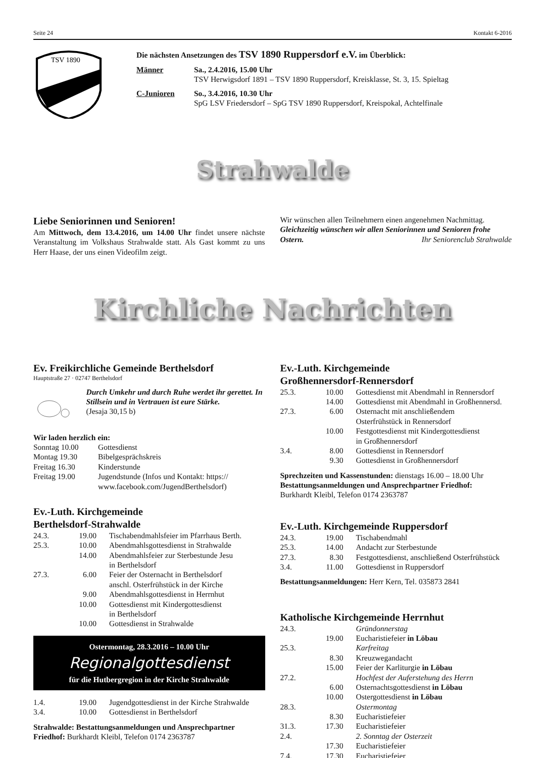Seite 24 Kontakt 6-2016
TSV 1890
Die nächsten Ansetzungen des TSV 1890 Ruppersdorf e.V. im Überblick:
| Männer | Sa., 2.4.2016, 15.00 Uhr TSV Herwigsdorf 1891 – TSV 1890 Ruppersdorf, Kreisklasse, St. 3, 15. Spieltag |
| C-Junioren | So., 3.4.2016, 10.30 Uhr SpG LSV Friedersdorf – SpG TSV 1890 Ruppersdorf, Kreispokal, Achtelfinale |
Strahwalde
Liebe Seniorinnen und Senioren!
Am Mittwoch, dem 13.4.2016, um 14.00 Uhr findet unsere nächste Veranstaltung im Volkshaus Strahwalde statt. Als Gast kommt zu uns Herr Haase, der uns einen Videofilm zeigt.
Wir wünschen allen Teilnehmern einen angenehmen Nachmittag.
Gleichzeitig wünschen wir allen Seniorinnen und Senioren frohe Ostern. Ihr Seniorenclub Strahwalde
Kirchliche Nachrichten
Ev. Freikirchliche Gemeinde Berthelsdorf
Hauptstraße 27 · 02747 Berthelsdorf
Durch Umkehr und durch Ruhe werdet ihr gerettet. In Stillsein und in Vertrauen ist eure Stärke.
(Jesaja 30,15 b)
Wir laden herzlich ein:
| Sonntag 10.00 | Gottesdienst |
| Montag 19.30 | Bibelgesprächskreis |
| Freitag 16.30 | Kinderstunde |
| Freitag 19.00 | Jugendstunde (Infos und Kontakt: https:// www.facebook.com/JugendBerthelsdorf) |
Ev.-Luth. Kirchgemeinde
Berthelsdorf-Strahwalde
| 24.3. | 19.00 | Tischabendmahlsfeier im Pfarrhaus Berth. |
| 25.3. | 10.00 | Abendmahlsgottesdienst in Strahwalde |
| | 14.00 | Abendmahlsfeier zur Sterbestunde Jesu in Berthelsdorf |
| 27.3. | 6.00 | Feier der Osternacht in Berthelsdorf anschl. Osterfrühstück in der Kirche |
| | 9.00 | Abendmahlsgottesdienst in Herrnhut |
| | 10.00 | Gottesdienst mit Kindergottesdienst in Berthelsdorf |
| | 10.00 | Gottesdienst in Strahwalde |
Ostermontag, 28.3.2016 – 10.00 Uhr
Regionalgottesdienst
für die Hutbergregion in der Kirche Strahwalde
| 1.4. | 19.00 | Jugendgottesdienst in der Kirche Strahwalde |
| 3.4. | 10.00 | Gottesdienst in Berthelsdorf |
Strahwalde: Bestattungsanmeldungen und Ansprechpartner Friedhof: Burkhardt Kleibl, Telefon 0174 2363787
Ev.-Luth. Kirchgemeinde
Großhennersdorf-Rennersdorf
| 25.3. | 10.00 | Gottesdienst mit Abendmahl in Rennersdorf |
| | 14.00 | Gottesdienst mit Abendmahl in Großhennersd. |
| 27.3. | 6.00 | Osternacht mit anschließendem Osterfrühstück in Rennersdorf |
| | 10.00 | Festgottesdienst mit Kindergottesdienst in Großhennersdorf |
| 3.4. | 8.00 | Gottesdienst in Rennersdorf |
| | 9.30 | Gottesdienst in Großhennersdorf |
Sprechzeiten und Kassenstunden: dienstags 16.00 – 18.00 Uhr
Bestattungsanmeldungen und Ansprechpartner Friedhof:
Burkhardt Kleibl, Telefon 0174 2363787
Ev.-Luth. Kirchgemeinde Ruppersdorf
| 24.3. | 19.00 | Tischabendmahl |
| 25.3. | 14.00 | Andacht zur Sterbestunde |
| 27.3. | 8.30 | Festgottesdienst, anschließend Osterfrühstück |
| 3.4. | 11.00 | Gottesdienst in Ruppersdorf |
Bestattungsanmeldungen: Herr Kern, Tel. 035873 2841
Katholische Kirchgemeinde Herrnhut
| 24.3. | | Gründonnerstag |
| | 19.00 | Eucharistiefeier in Löbau |
| 25.3. | | Karfreitag |
| | 8.30 | Kreuzwegandacht |
| | 15.00 | Feier der Karliturgie in Löbau |
| 27.2. | | Hochfest der Auferstehung des Herrn |
| | 6.00 | Osternachtsgottesdienst in Löbau |
| | 10.00 | Ostergottesdienst in Löbau |
| 28.3. | | Ostermontag |
| | 8.30 | Eucharistiefeier |
| 31.3. | 17.30 | Eucharistiefeier |
| 2.4. | | 2. Sonntag der Osterzeit |
| | 17.30 | Eucharistiefeier |
| 7.4. | 17.30 | Eucharistiefeier |